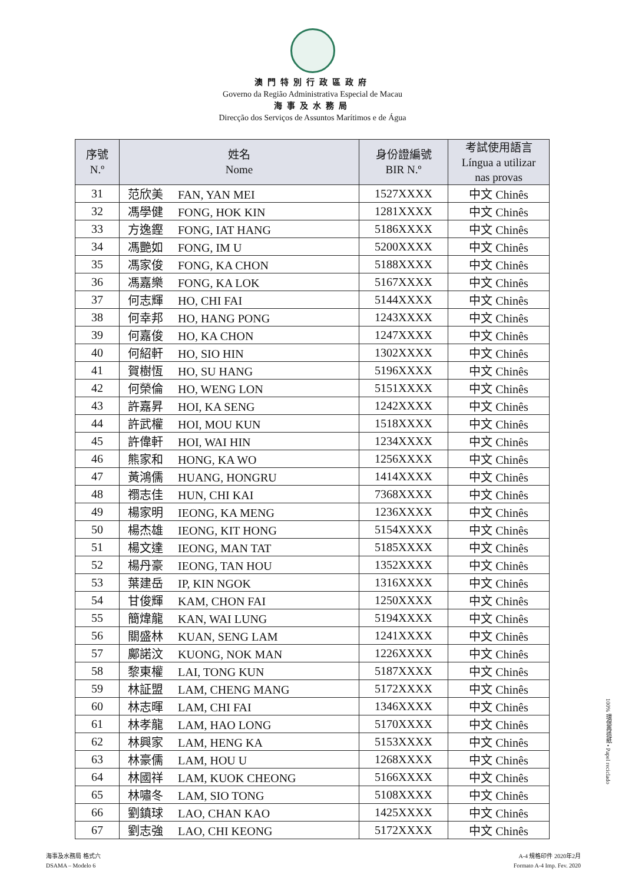澳門特別行政區政府
Governo da Região Administrativa Especial de Macau
海事及水務局
Direcção dos Serviços de Assuntos Marítimos e de Água
| 序號 N.º | 姓名 Nome | 身份證編號 BIR N.º | 考試使用語言 Língua a utilizar nas provas |
| --- | --- | --- | --- |
| 31 | 范欣美 FAN, YAN MEI | 1527XXXX | 中文 Chinês |
| 32 | 馮學健 FONG, HOK KIN | 1281XXXX | 中文 Chinês |
| 33 | 方逸鏗 FONG, IAT HANG | 5186XXXX | 中文 Chinês |
| 34 | 馮艷如 FONG, IM U | 5200XXXX | 中文 Chinês |
| 35 | 馮家俊 FONG, KA CHON | 5188XXXX | 中文 Chinês |
| 36 | 馮嘉樂 FONG, KA LOK | 5167XXXX | 中文 Chinês |
| 37 | 何志輝 HO, CHI FAI | 5144XXXX | 中文 Chinês |
| 38 | 何幸邦 HO, HANG PONG | 1243XXXX | 中文 Chinês |
| 39 | 何嘉俊 HO, KA CHON | 1247XXXX | 中文 Chinês |
| 40 | 何紹軒 HO, SIO HIN | 1302XXXX | 中文 Chinês |
| 41 | 賀樹恆 HO, SU HANG | 5196XXXX | 中文 Chinês |
| 42 | 何榮倫 HO, WENG LON | 5151XXXX | 中文 Chinês |
| 43 | 許嘉昇 HOI, KA SENG | 1242XXXX | 中文 Chinês |
| 44 | 許武權 HOI, MOU KUN | 1518XXXX | 中文 Chinês |
| 45 | 許偉軒 HOI, WAI HIN | 1234XXXX | 中文 Chinês |
| 46 | 熊家和 HONG, KA WO | 1256XXXX | 中文 Chinês |
| 47 | 黃鴻儒 HUANG, HONGRU | 1414XXXX | 中文 Chinês |
| 48 | 禤志佳 HUN, CHI KAI | 7368XXXX | 中文 Chinês |
| 49 | 楊家明 IEONG, KA MENG | 1236XXXX | 中文 Chinês |
| 50 | 楊杰雄 IEONG, KIT HONG | 5154XXXX | 中文 Chinês |
| 51 | 楊文達 IEONG, MAN TAT | 5185XXXX | 中文 Chinês |
| 52 | 楊丹豪 IEONG, TAN HOU | 1352XXXX | 中文 Chinês |
| 53 | 葉建岳 IP, KIN NGOK | 1316XXXX | 中文 Chinês |
| 54 | 甘俊輝 KAM, CHON FAI | 1250XXXX | 中文 Chinês |
| 55 | 簡煒龍 KAN, WAI LUNG | 5194XXXX | 中文 Chinês |
| 56 | 關盛林 KUAN, SENG LAM | 1241XXXX | 中文 Chinês |
| 57 | 鄺諾汶 KUONG, NOK MAN | 1226XXXX | 中文 Chinês |
| 58 | 黎東權 LAI, TONG KUN | 5187XXXX | 中文 Chinês |
| 59 | 林証盟 LAM, CHENG MANG | 5172XXXX | 中文 Chinês |
| 60 | 林志暉 LAM, CHI FAI | 1346XXXX | 中文 Chinês |
| 61 | 林孝龍 LAM, HAO LONG | 5170XXXX | 中文 Chinês |
| 62 | 林興家 LAM, HENG KA | 5153XXXX | 中文 Chinês |
| 63 | 林豪儒 LAM, HOU U | 1268XXXX | 中文 Chinês |
| 64 | 林國祥 LAM, KUOK CHEONG | 5166XXXX | 中文 Chinês |
| 65 | 林嘯冬 LAM, SIO TONG | 5108XXXX | 中文 Chinês |
| 66 | 劉鎮球 LAO, CHAN KAO | 1425XXXX | 中文 Chinês |
| 67 | 劉志強 LAO, CHI KEONG | 5172XXXX | 中文 Chinês |
100% 環保再造紙 • Papel reciclado
海事及水務局 格式六
DSAMA – Modelo 6
A-4 規格印件 2020年2月
Formato A-4 Imp. Fev. 2020